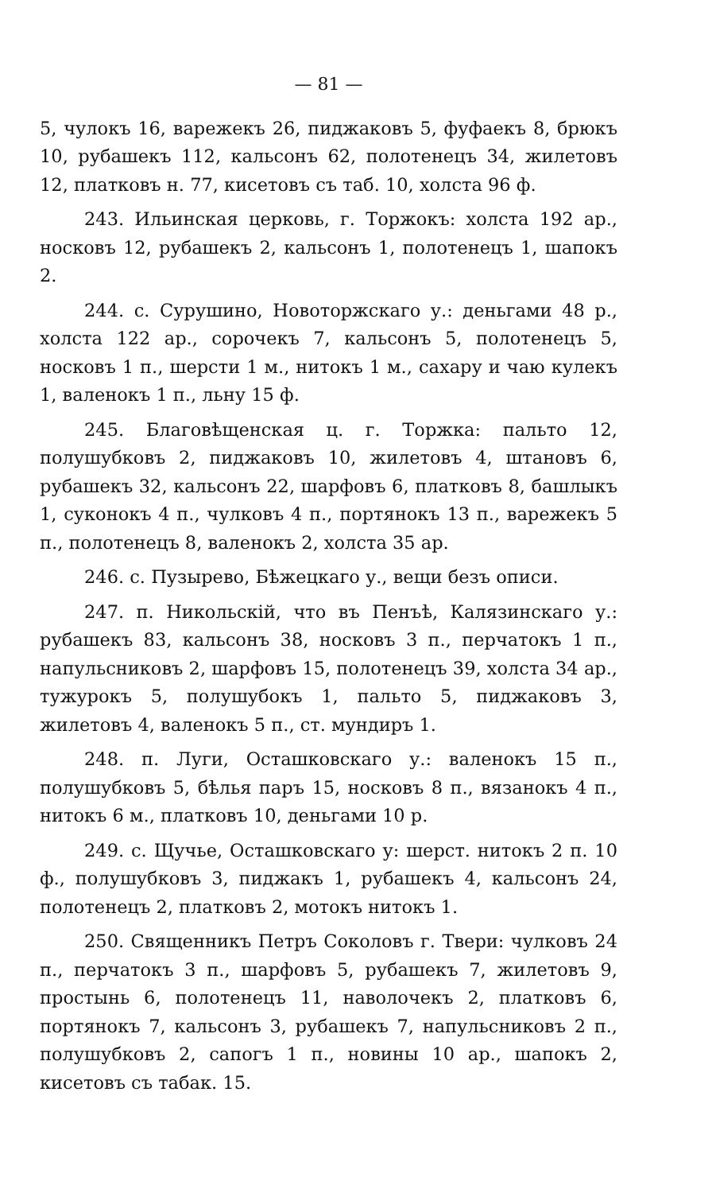— 81 —
5, чулокъ 16, варежекъ 26, пиджаковъ 5, фуфаекъ 8, брюкъ 10, рубашекъ 112, кальсонъ 62, полотенецъ 34, жилетовъ 12, платковъ н. 77, кисетовъ съ таб. 10, холста 96 ф.
243. Ильинская церковь, г. Торжокъ: холста 192 ар., носковъ 12, рубашекъ 2, кальсонъ 1, полотенецъ 1, шапокъ 2.
244. с. Сурушино, Новоторжскаго у.: деньгами 48 р., холста 122 ар., сорочекъ 7, кальсонъ 5, полотенецъ 5, носковъ 1 п., шерсти 1 м., нитокъ 1 м., сахару и чаю кулекъ 1, валенокъ 1 п., льну 15 ф.
245. Благовѣщенская ц. г. Торжка: пальто 12, полушубковъ 2, пиджаковъ 10, жилетовъ 4, штановъ 6, рубашекъ 32, кальсонъ 22, шарфовъ 6, платковъ 8, башлыкъ 1, суконокъ 4 п., чулковъ 4 п., портянокъ 13 п., варежекъ 5 п., полотенецъ 8, валенокъ 2, холста 35 ар.
246. с. Пузырево, Бѣжецкаго у., вещи безъ описи.
247. п. Никольскій, что въ Пенъѣ, Калязинскаго у.: рубашекъ 83, кальсонъ 38, носковъ 3 п., перчатокъ 1 п., напульсниковъ 2, шарфовъ 15, полотенецъ 39, холста 34 ар., тужурокъ 5, полушубокъ 1, пальто 5, пиджаковъ 3, жилетовъ 4, валенокъ 5 п., ст. мундиръ 1.
248. п. Луги, Осташковскаго у.: валенокъ 15 п., полушубковъ 5, бѣлья паръ 15, носковъ 8 п., вязанокъ 4 п., нитокъ 6 м., платковъ 10, деньгами 10 р.
249. с. Щучье, Осташковскаго у: шерст. нитокъ 2 п. 10 ф., полушубковъ 3, пиджакъ 1, рубашекъ 4, кальсонъ 24, полотенецъ 2, платковъ 2, мотокъ нитокъ 1.
250. Священникъ Петръ Соколовъ г. Твери: чулковъ 24 п., перчатокъ 3 п., шарфовъ 5, рубашекъ 7, жилетовъ 9, простынь 6, полотенецъ 11, наволочекъ 2, платковъ 6, портянокъ 7, кальсонъ 3, рубашекъ 7, напульсниковъ 2 п., полушубковъ 2, сапогъ 1 п., новины 10 ар., шапокъ 2, кисетовъ съ табак. 15.